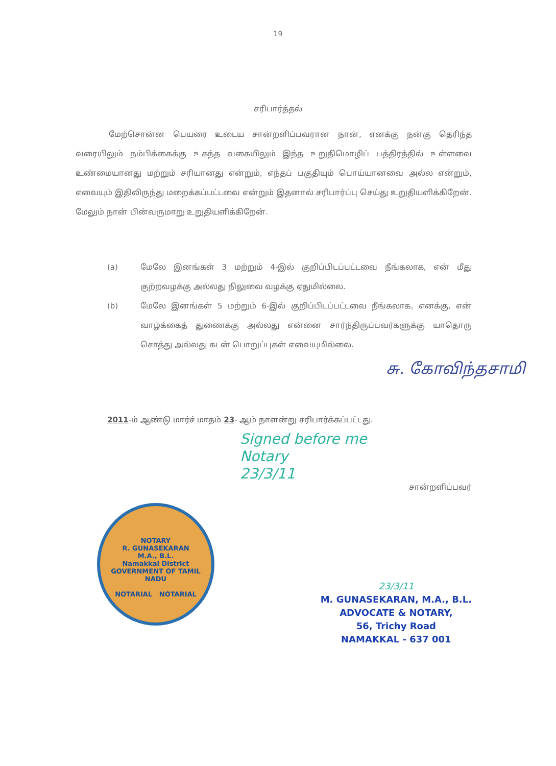19
சரிபார்த்தல்
மேற்சொன்ன பெயரை உடைய சான்றளிப்பவரான நான், எனக்கு நன்கு தெரிந்த வரையிலும் நம்பிக்கைக்கு உகந்த வகையிலும் இந்த உறுதிமொழிப் பத்திரத்தில் உள்ளவை உண்மையானது மற்றும் சரியானது என்றும், எந்தப் பகுதியும் பொய்யானவை அல்ல என்றும், எவையும் இதிலிருந்து மறைக்கப்பட்டவை என்றும் இதனால் சரிபார்ப்பு செய்து உறுதியளிக்கிறேன். மேலும் நான் பின்வருமாறு உறுதியளிக்கிறேன்.
(a) மேலே இனங்கள் 3 மற்றும் 4-இல் குறிப்பிடப்பட்டவை நீங்கலாக, என் மீது குற்றவழக்கு அல்லது நிலுவை வழக்கு ஏதுமில்லை.
(b) மேலே இனங்கள் 5 மற்றும் 6-இல் குறிப்பிடப்பட்டவை நீங்கலாக, எனக்கு, என் வாழ்க்கைத் துணைக்கு அல்லது என்னை சார்ந்திருப்பவர்களுக்கு யாதொரு சொத்து அல்லது கடன் பொறுப்புகள் எவையுமில்லை.
சு. கோவிந்தசாமி
2011-ம் ஆண்டு மார்ச் மாதம் 23- ஆம் நாளன்று சரிபார்க்கப்பட்டது.
Signed before me
Notary
23/3/11
சான்றளிப்பவர்
NOTARY
R. GUNASEKARAN
M.A., B.L.
Namakkal District
GOVERNMENT OF TAMIL NADU
NOTARIAL NOTARIAL
23/3/11
M. GUNASEKARAN, M.A., B.L.
ADVOCATE & NOTARY,
56, Trichy Road
NAMAKKAL - 637 001